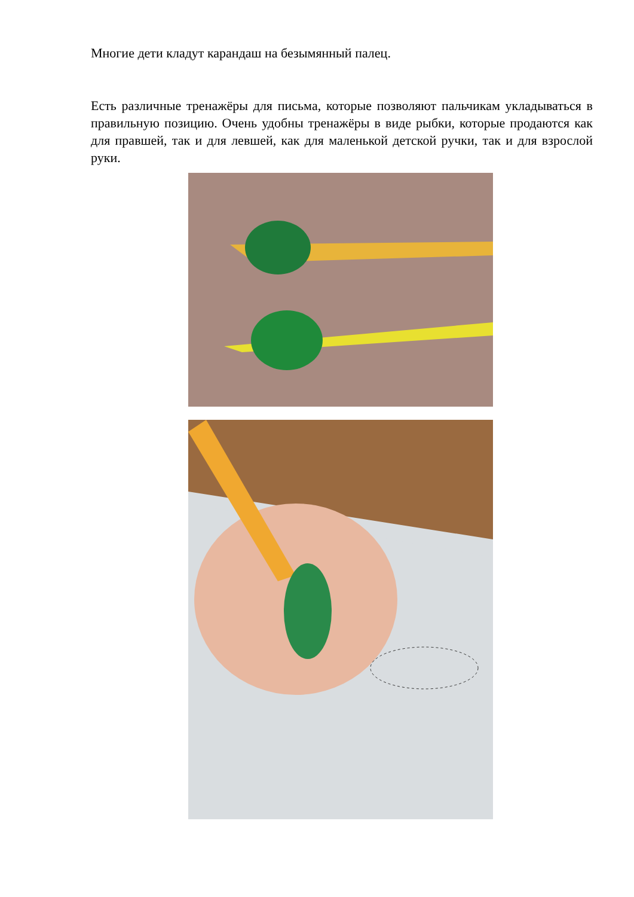Многие дети кладут карандаш на безымянный палец.
Есть различные тренажёры для письма, которые позволяют пальчикам укладываться в правильную позицию. Очень удобны тренажёры в виде рыбки, которые продаются как для правшей, так и для левшей, как для маленькой детской ручки, так и для взрослой руки.